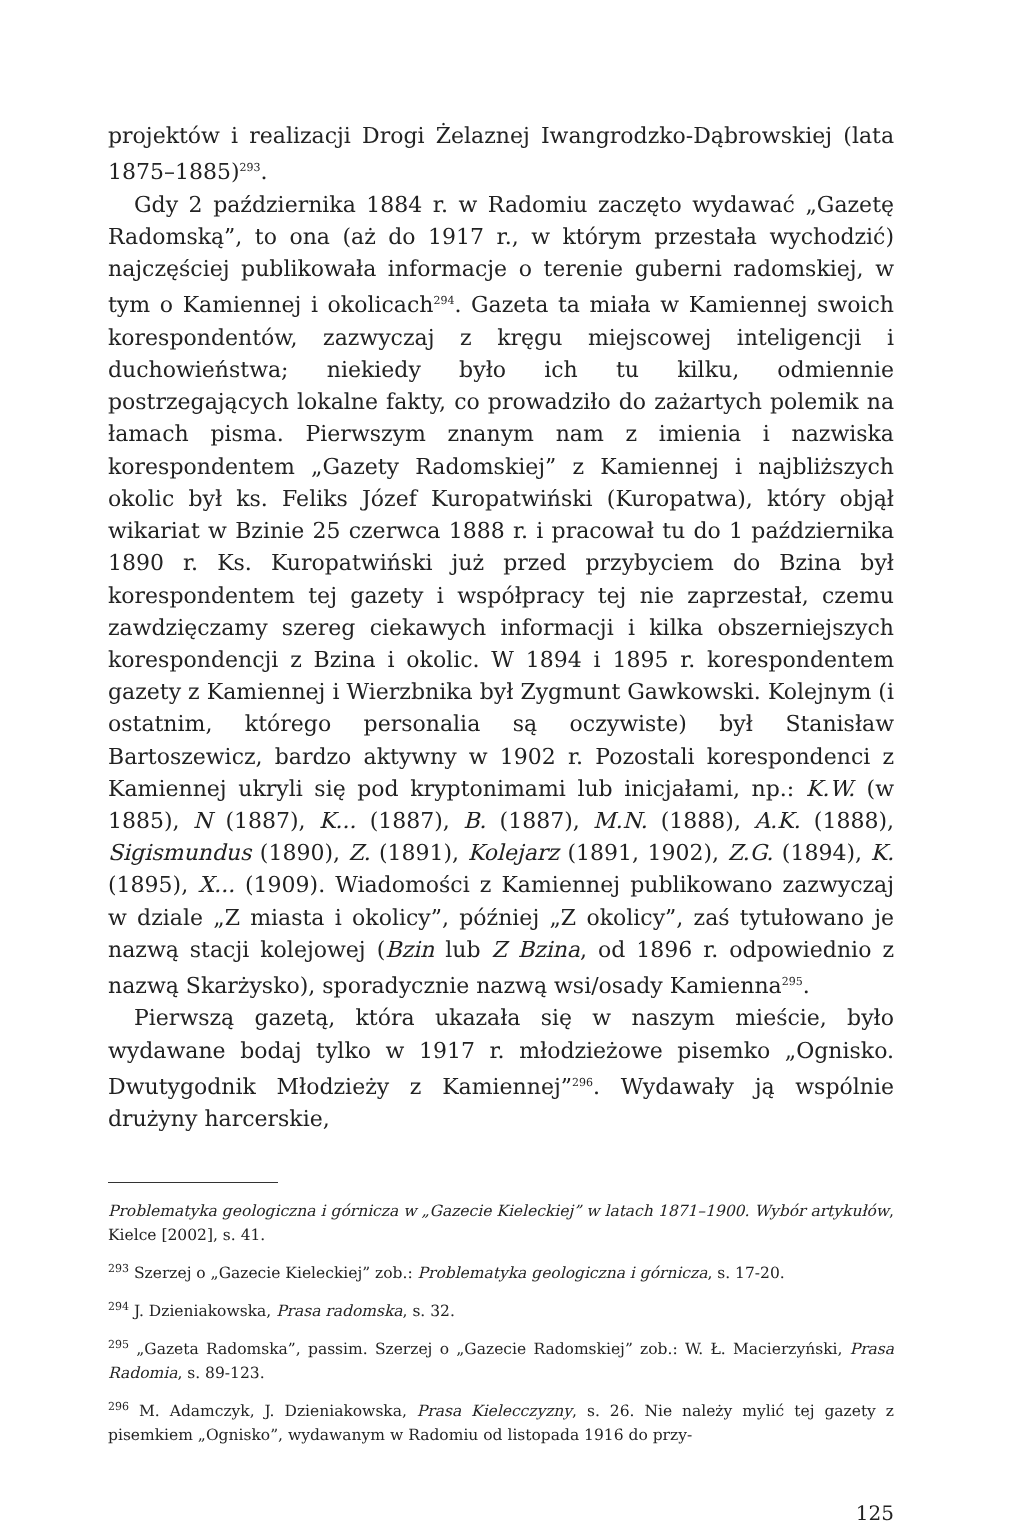projektów i realizacji Drogi Żelaznej Iwangrodzko-Dąbrowskiej (lata 1875–1885)<sup>293</sup>.
Gdy 2 października 1884 r. w Radomiu zaczęto wydawać „Gazetę Radomską”, to ona (aż do 1917 r., w którym przestała wychodzić) najczęściej publikowała informacje o terenie guberni radomskiej, w tym o Kamiennej i okolicach<sup>294</sup>. Gazeta ta miała w Kamiennej swoich korespondentów, zazwyczaj z kręgu miejscowej inteligencji i duchowieństwa; niekiedy było ich tu kilku, odmiennie postrzegających lokalne fakty, co prowadziło do zażartych polemik na łamach pisma. Pierwszym znanym nam z imienia i nazwiska korespondentem „Gazety Radomskiej” z Kamiennej i najbliższych okolic był ks. Feliks Józef Kuropatwiński (Kuropatwa), który objął wikariat w Bzinie 25 czerwca 1888 r. i pracował tu do 1 października 1890 r. Ks. Kuropatwiński już przed przybyciem do Bzina był korespondentem tej gazety i współpracy tej nie zaprzestał, czemu zawdzięczamy szereg ciekawych informacji i kilka obszerniejszych korespondencji z Bzina i okolic. W 1894 i 1895 r. korespondentem gazety z Kamiennej i Wierzbnika był Zygmunt Gawkowski. Kolejnym (i ostatnim, którego personalia są oczywiste) był Stanisław Bartoszewicz, bardzo aktywny w 1902 r. Pozostali korespondenci z Kamiennej ukryli się pod kryptonimami lub inicjałami, np.: K.W. (w 1885), N (1887), K... (1887), B. (1887), M.N. (1888), A.K. (1888), Sigismundus (1890), Z. (1891), Kolejarz (1891, 1902), Z.G. (1894), K. (1895), X... (1909). Wiadomości z Kamiennej publikowano zazwyczaj w dziale „Z miasta i okolicy”, później „Z okolicy”, zaś tytułowano je nazwą stacji kolejowej (Bzin lub Z Bzina, od 1896 r. odpowiednio z nazwą Skarżysko), sporadycznie nazwą wsi/osady Kamienna<sup>295</sup>.
Pierwszą gazetą, która ukazała się w naszym mieście, było wydawane bodaj tylko w 1917 r. młodzieżowe pisemko „Ognisko. Dwutygodnik Młodzieży z Kamiennej”<sup>296</sup>. Wydawały ją wspólnie drużyny harcerskie,
Problematyka geologiczna i górnicza w „Gazecie Kieleckiej” w latach 1871–1900. Wybór artykułów, Kielce [2002], s. 41.
<sup>293</sup> Szerzej o „Gazecie Kieleckiej” zob.: Problematyka geologiczna i górnicza, s. 17-20.
<sup>294</sup> J. Dzieniakowska, Prasa radomska, s. 32.
<sup>295</sup> „Gazeta Radomska”, passim. Szerzej o „Gazecie Radomskiej” zob.: W. Ł. Macierzyński, Prasa Radomia, s. 89-123.
<sup>296</sup> M. Adamczyk, J. Dzieniakowska, Prasa Kielecczyzny, s. 26. Nie należy mylić tej gazety z pisemkiem „Ognisko”, wydawanym w Radomiu od listopada 1916 do przy-
125